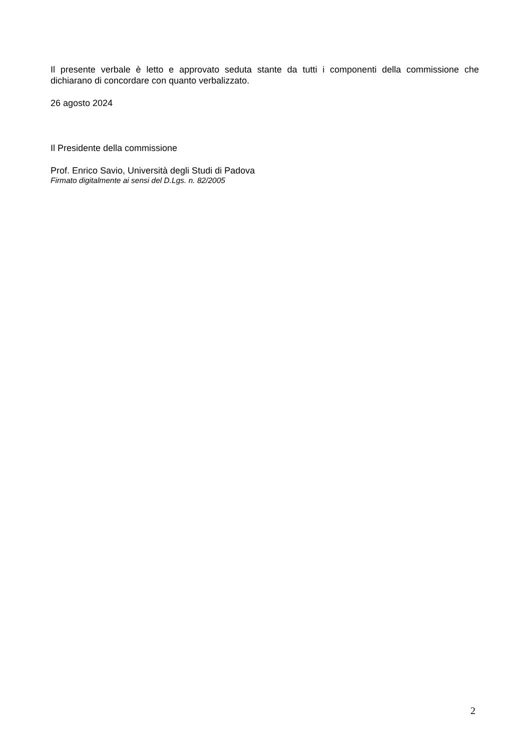Il presente verbale è letto e approvato seduta stante da tutti i componenti della commissione che dichiarano di concordare con quanto verbalizzato.
26 agosto 2024
Il Presidente della commissione
Prof. Enrico Savio, Università degli Studi di Padova
Firmato digitalmente ai sensi del D.Lgs. n. 82/2005
2